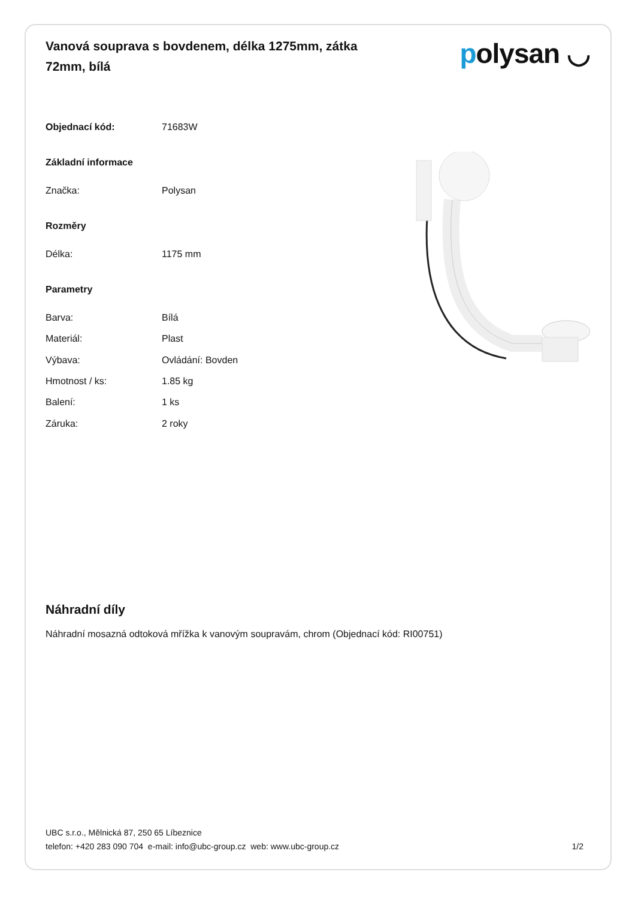Vanová souprava s bovdenem, délka 1275mm, zátka 72mm, bílá
polysan ◡
| Objednací kód: | 71683W |
| Základní informace | |
| Značka: | Polysan |
| Rozměry | |
| Délka: | 1175 mm |
| Parametry | |
| Barva: | Bílá |
| Materiál: | Plast |
| Výbava: | Ovládání: Bovden |
| Hmotnost / ks: | 1.85 kg |
| Balení: | 1 ks |
| Záruka: | 2 roky |
Náhradní díly
Náhradní mosazná odtoková mřížka k vanovým soupravám, chrom (Objednací kód: RI00751)
UBC s.r.o., Mělnická 87, 250 65 Líbeznice
telefon: +420 283 090 704 e-mail: info@ubc-group.cz web: www.ubc-group.cz
1/2